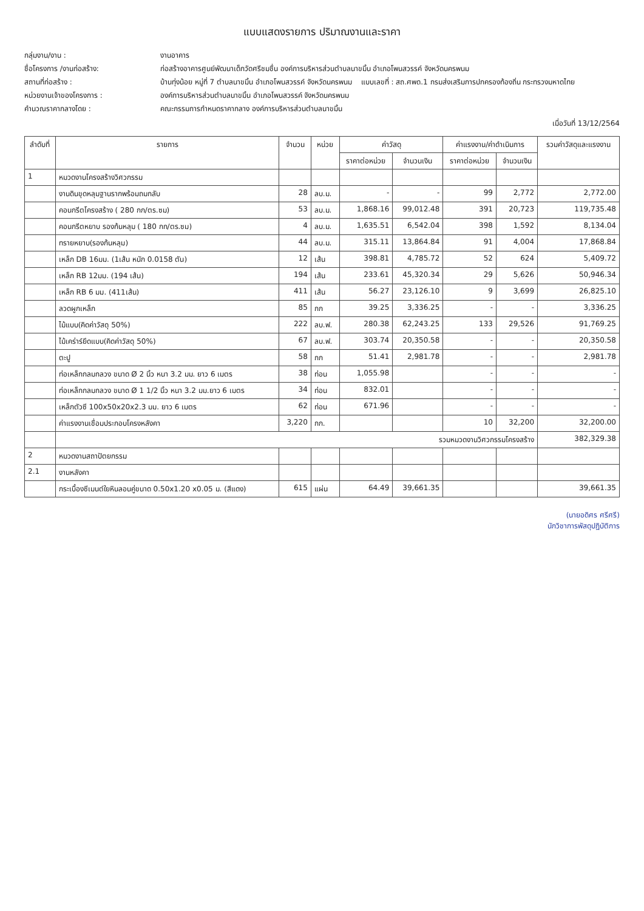แบบแสดงรายการ ปริมาณงานและราคา
กลุ่มงาน/งาน : งานอาคาร
ชื่อโครงการ /งานก่อสร้าง: ก่อสร้างอาคารศูนย์พัฒนาเด็กวัดศรีชมชื่น องค์การบริหารส่วนตำบลนาขมิ้น อำเภอโพนสวรรค์ จังหวัดนครพนม
สถานที่ก่อสร้าง : บ้านทุ่งน้อย หมู่ที่ 7 ตำบลนาขมิ้น อำเภอโพนสวรรค์ จังหวัดนครพนม แบบเลขที่ : สถ.ศพด.1 กรมส่งเสริมการปกครองท้องถิ่น กระทรวงมหาดไทย
หน่วยงานเจ้าของโครงการ : องค์การบริหารส่วนตำบลนาขมิ้น อำเภอโพนสวรรค์ จังหวัดนครพนม
คำนวณราคากลางโดย : คณะกรรมการกำหนดราคากลาง องค์การบริหารส่วนตำบลนาขมิ้น
เมื่อวันที่ 13/12/2564
| ลำดับที่ | รายการ | จำนวน | หน่วย | ค่าวัสดุ | | ค่าแรงงาน/ค่าดำเนินการ | | รวมค่าวัสดุและแรงงาน |
| --- | --- | --- | --- | --- | --- | --- | --- | --- |
| | | | | ราคาต่อหน่วย | จำนวนเงิน | ราคาต่อหน่วย | จำนวนเงิน | |
| 1 | หมวดงานโครงสร้างวิศวกรรม | | | | | | | |
| | งานดินขุดหลุมฐานรากพร้อมถมกลับ | 28 | ลบ.ม. | - | - | 99 | 2,772 | 2,772.00 |
| | คอนกรีตโครงสร้าง ( 280 กก/ตร.ซม) | 53 | ลบ.ม. | 1,868.16 | 99,012.48 | 391 | 20,723 | 119,735.48 |
| | คอนกรีตหยาบ รองก้นหลุม ( 180 กก/ตร.ซม) | 4 | ลบ.ม. | 1,635.51 | 6,542.04 | 398 | 1,592 | 8,134.04 |
| | ทรายหยาบ(รองก้นหลุม) | 44 | ลบ.ม. | 315.11 | 13,864.84 | 91 | 4,004 | 17,868.84 |
| | เหล็ก DB 16มม. (1เส้น หนัก 0.0158 ตัน) | 12 | เส้น | 398.81 | 4,785.72 | 52 | 624 | 5,409.72 |
| | เหล็ก RB 12มม. (194 เส้น) | 194 | เส้น | 233.61 | 45,320.34 | 29 | 5,626 | 50,946.34 |
| | เหล็ก RB 6 มม. (411เส้น) | 411 | เส้น | 56.27 | 23,126.10 | 9 | 3,699 | 26,825.10 |
| | ลวดผูกเหล็ก | 85 | กก | 39.25 | 3,336.25 | - | - | 3,336.25 |
| | ไม้แบบ(คิดค่าวัสดุ 50%) | 222 | ลบ.ฟ. | 280.38 | 62,243.25 | 133 | 29,526 | 91,769.25 |
| | ไม้เคร่าร์ยึดแบบ(คิดค่าวัสดุ 50%) | 67 | ลบ.ฟ. | 303.74 | 20,350.58 | - | - | 20,350.58 |
| | ตะปู | 58 | กก | 51.41 | 2,981.78 | - | - | 2,981.78 |
| | ท่อเหล็กกลมกลวง ขนาด Ø 2 นิ้ว หนา 3.2 มม. ยาว 6 เมตร | 38 | ท่อน | 1,055.98 | | - | - | - |
| | ท่อเหล็กกลมกลวง ขนาด Ø 1 1/2 นิ้ว หนา 3.2 มม.ยาว 6 เมตร | 34 | ท่อน | 832.01 | | - | - | - |
| | เหล็กตัวซี 100x50x20x2.3 มม. ยาว 6 เมตร | 62 | ท่อน | 671.96 | | - | - | - |
| | ค่าแรงงานเชื่อมประกอบโครงหลังคา | 3,220 | กก. | | | 10 | 32,200 | 32,200.00 |
| | รวมหมวดงานวิศวกรรมโครงสร้าง | | | | | | | 382,329.38 |
| 2 | หมวดงานสถาปัตยกรรม | | | | | | | |
| 2.1 | งานหลังคา | | | | | | | |
| | กระเบื้องซีเมนต์ใยหินลอนคู่ขนาด 0.50x1.20 x0.05 ม. (สีแดง) | 615 | แผ่น | 64.49 | 39,661.35 | | | 39,661.35 |
(นายอดิศร ศรีศรี)
นักวิชาการพัสดุปฏิบัติการ